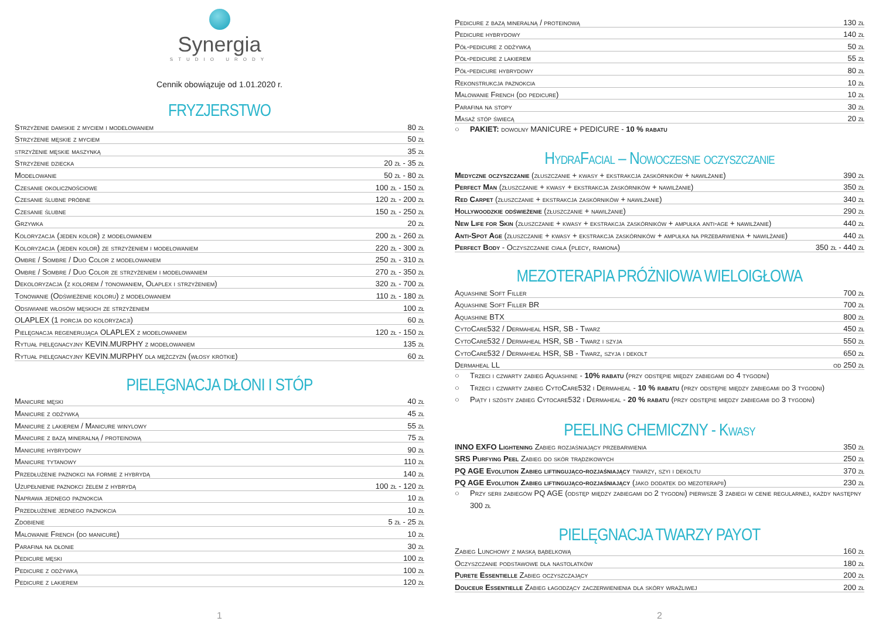Synergia
STUDIO URODY
Cennik obowiązuje od 1.01.2020 r.
FRYZJERSTWO
| Strzyżenie damskie z myciem i modelowaniem | 80 zł |
| Strzyżenie męskie z myciem | 50 zł |
| strzyżenie męskie maszynką | 35 zł |
| Strzyżenie dziecka | 20 zł - 35 zł |
| Modelowanie | 50 zł - 80 zł |
| Czesanie okolicznościowe | 100 zł - 150 zł |
| Czesanie ślubne próbne | 120 zł - 200 zł |
| Czesanie ślubne | 150 zł - 250 zł |
| Grzywka | 20 zł |
| Koloryzacja (jeden kolor) z modelowaniem | 200 zł - 260 zł |
| Koloryzacja (jeden kolor) ze strzyżeniem i modelowaniem | 220 zł - 300 zł |
| Ombre / Sombre / Duo Color z modelowaniem | 250 zł - 310 zł |
| Ombre / Sombre / Duo Color ze strzyżeniem i modelowaniem | 270 zł - 350 zł |
| Dekoloryzacja (z kolorem / tonowaniem, Olaplex i strzyżeniem) | 320 zł - 700 zł |
| Tonowanie (Odświeżenie koloru) z modelowaniem | 110 zł - 180 zł |
| Odsiwianie włosów męskich ze strzyżeniem | 100 zł |
| OLAPLEX (1 porcja do koloryzacji) | 60 zł |
| Pielęgnacja regenerująca OLAPLEX z modelowaniem | 120 zł - 150 zł |
| Rytuał pielęgnacyjny KEVIN.MURPHY z modelowaniem | 135 zł |
| Rytuał pielęgnacyjny KEVIN.MURPHY dla mężczyzn (włosy krótkie) | 60 zł |
PIELĘGNACJA DŁONI I STÓP
| Manicure męski | 40 zł |
| Manicure z odżywką | 45 zł |
| Manicure z lakierem / Manicure winylowy | 55 zł |
| Manicure z bazą mineralną / proteinową | 75 zł |
| Manicure hybrydowy | 90 zł |
| Manicure tytanowy | 110 zł |
| Przedłużenie paznokci na formie z hybrydą | 140 zł |
| Uzupełnienie paznokci żelem z hybrydą | 100 zł - 120 zł |
| Naprawa jednego paznokcia | 10 zł |
| Przedłużenie jednego paznokcia | 10 zł |
| Zdobienie | 5 zł - 25 zł |
| Malowanie French (do manicure) | 10 zł |
| Parafina na dłonie | 30 zł |
| Pedicure męski | 100 zł |
| Pedicure z odżywką | 100 zł |
| Pedicure z lakierem | 120 zł |
1
| Pedicure z bazą mineralną / proteinową | 130 zł |
| Pedicure hybrydowy | 140 zł |
| Pół-pedicure z odżywką | 50 zł |
| Pół-pedicure z lakierem | 55 zł |
| Pół-pedicure hybrydowy | 80 zł |
| Rekonstrukcja paznokcia | 10 zł |
| Malowanie French (do pedicure) | 10 zł |
| Parafina na stopy | 30 zł |
| Masaż stóp świecą | 20 zł |
○ PAKIET: dowolny MANICURE + PEDICURE - 10 % rabatu
HydraFacial – Nowoczesne oczyszczanie
| Medyczne oczyszczanie (złuszczanie + kwasy + ekstrakcja zaskórników + nawilżanie) | 390 zł |
| Perfect Man (złuszczanie + kwasy + ekstrakcja zaskórników + nawilżanie) | 350 zł |
| Red Carpet (złuszczanie + ekstrakcja zaskórników + nawilżanie) | 340 zł |
| Hollywoodzkie odświeżenie (złuszczanie + nawilżanie) | 290 zł |
| New Life for Skin (złuszczanie + kwasy + ekstrakcja zaskórników + ampułka anti-age + nawilżanie) | 440 zł |
| Anti-Spot Age (złuszczanie + kwasy + ekstrakcja zaskórników + ampułka na przebarwienia + nawilżanie) | 440 zł |
| Perfect Body - Oczyszczanie ciała (plecy, ramiona) | 350 zł - 440 zł |
MEZOTERAPIA PRÓŻNIOWA WIELOIGŁOWA
| Aquashine Soft Filler | 700 zł |
| Aquashine Soft Filler BR | 700 zł |
| Aquashine BTX | 800 zł |
| CytoCare532 / Dermaheal HSR, SB - Twarz | 450 zł |
| CytoCare532 / Dermaheal HSR, SB - Twarz i szyja | 550 zł |
| CytoCare532 / Dermaheal HSR, SB - Twarz, szyja i dekolt | 650 zł |
| Dermaheal LL | od 250 zł |
○ Trzeci i czwarty zabieg Aquashine - 10% rabatu (przy odstępie między zabiegami do 4 tygodni)
○ Trzeci i czwarty zabieg CytoCare532 i Dermaheal - 10 % rabatu (przy odstępie między zabiegami do 3 tygodni)
○ Piąty i szósty zabieg Cytocare532 i Dermaheal - 20 % rabatu (przy odstępie między zabiegami do 3 tygodni)
PEELING CHEMICZNY - Kwasy
| INNO EXFO Lightening Zabieg rozjaśniający przebarwienia | 350 zł |
| SRS Purfying Peel Zabieg do skór trądzikowych | 250 zł |
| PQ AGE Evolution Zabieg liftingująco-rozjaśniający twarzy, szyi i dekoltu | 370 zł |
| PQ AGE Evolution Zabieg liftingująco-rozjaśniający (jako dodatek do mezoterapii) | 230 zł |
○ Przy serii zabiegów PQ AGE (odstęp między zabiegami do 2 tygodni) pierwsze 3 zabiegi w cenie regularnej, każdy następny 300 zł
PIELĘGNACJA TWARZY PAYOT
| Zabieg Lunchowy z maską bąbelkową | 160 zł |
| Oczyszczanie podstawowe dla nastolatków | 180 zł |
| Purete Essentielle Zabieg oczyszczający | 200 zł |
| Douceur Essentielle Zabieg łagodzący zaczerwienienia dla skóry wrażliwej | 200 zł |
2